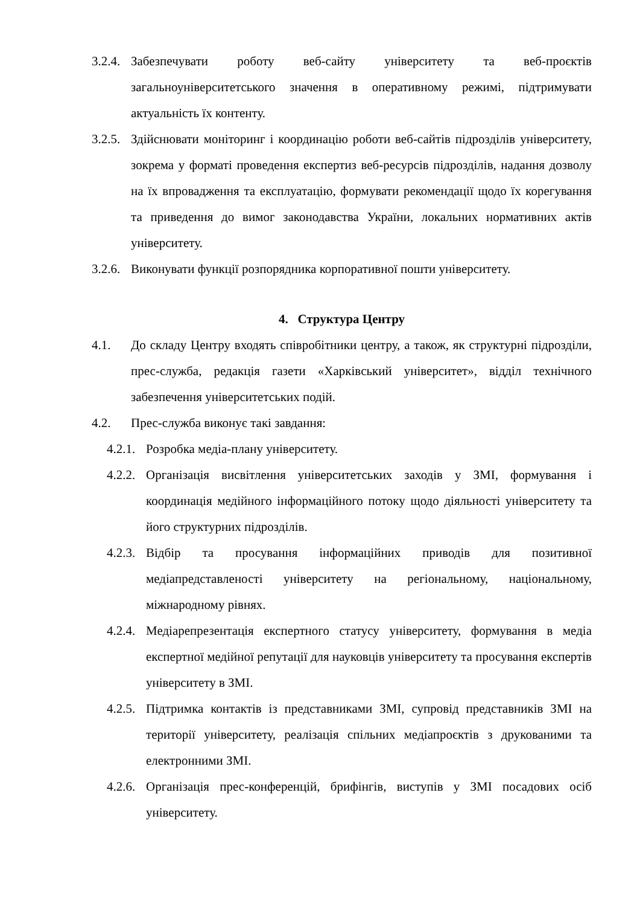3.2.4. Забезпечувати роботу веб-сайту університету та веб-проєктів загальноуніверситетського значення в оперативному режимі, підтримувати актуальність їх контенту.
3.2.5. Здійснювати моніторинг і координацію роботи веб-сайтів підрозділів університету, зокрема у форматі проведення експертиз веб-ресурсів підрозділів, надання дозволу на їх впровадження та експлуатацію, формувати рекомендації щодо їх корегування та приведення до вимог законодавства України, локальних нормативних актів університету.
3.2.6. Виконувати функції розпорядника корпоративної пошти університету.
4. Структура Центру
4.1. До складу Центру входять співробітники центру, а також, як структурні підрозділи, прес-служба, редакція газети «Харківський університет», відділ технічного забезпечення університетських подій.
4.2. Прес-служба виконує такі завдання:
4.2.1. Розробка медіа-плану університету.
4.2.2. Організація висвітлення університетських заходів у ЗМІ, формування і координація медійного інформаційного потоку щодо діяльності університету та його структурних підрозділів.
4.2.3. Відбір та просування інформаційних приводів для позитивної медіапредставленості університету на регіональному, національному, міжнародному рівнях.
4.2.4. Медіарепрезентація експертного статусу університету, формування в медіа експертної медійної репутації для науковців університету та просування експертів університету в ЗМІ.
4.2.5. Підтримка контактів із представниками ЗМІ, супровід представників ЗМІ на території університету, реалізація спільних медіапроєктів з друкованими та електронними ЗМІ.
4.2.6. Організація прес-конференцій, брифінгів, виступів у ЗМІ посадових осіб університету.